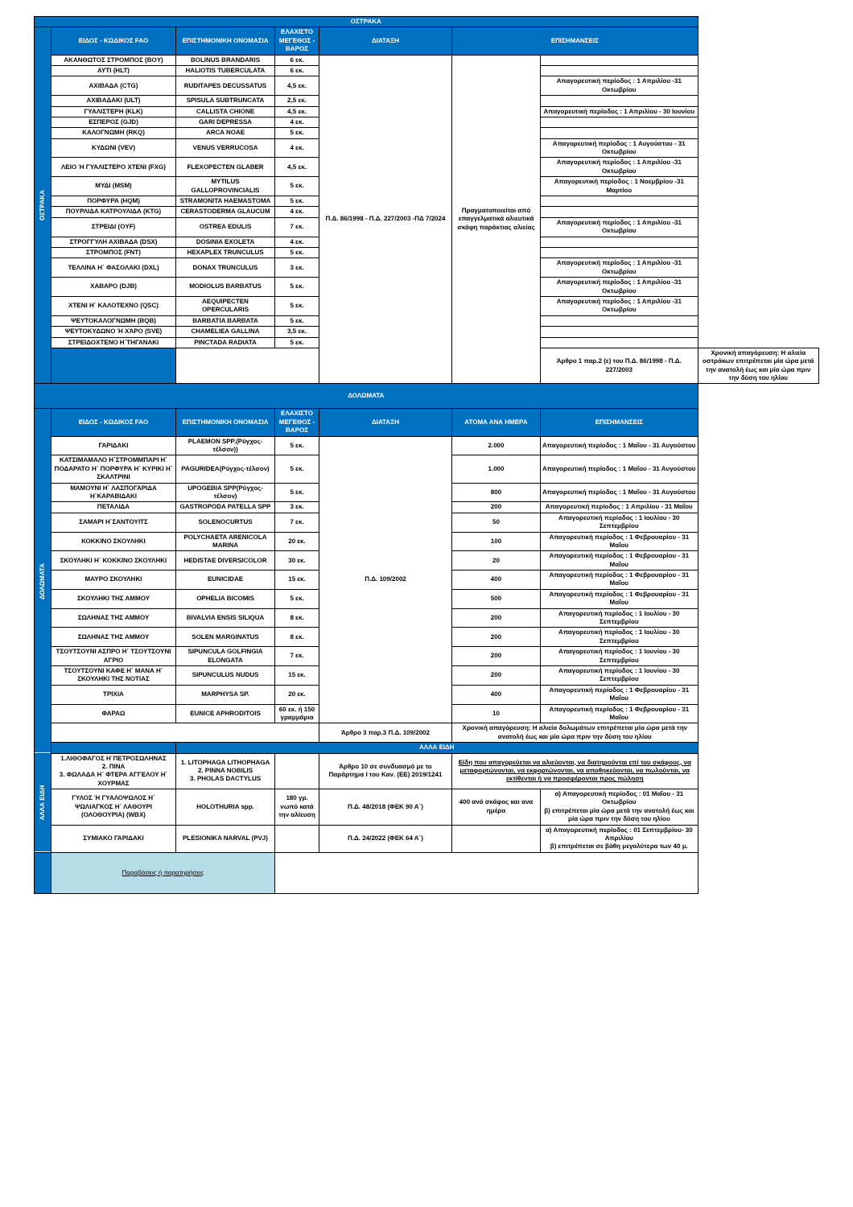| ΟΣΤΡΑΚΑ | | | | | | | |
| --- | --- | --- | --- | --- | --- | --- | --- |
| ΟΣΤΡΑΚΑ | ΕΙΔΟΣ - ΚΩΔΙΚΟΣ FAO | ΕΠΙΣΤΗΜΟΝΙΚΗ ΟΝΟΜΑΣΙΑ | ΕΛΑΧΙΣΤΟ ΜΕΓΕΘΟΣ - ΒΑΡΟΣ | ΔΙΑΤΑΞΗ | ΕΠΙΣΗΜΑΝΣΕΙΣ | | |
| | ΑΚΑΝΘΩΤΟΣ ΣΤΡΟΜΠΟΣ (BOY) | BOLINUS BRANDARIS | 6 εκ. | Π.Δ. 86/1998 - Π.Δ. 227/2003 -ΠΔ 7/2024 | Πραγματοποιείται από επαγγελματικά αλιευτικά σκάφη παράκτιας αλιείας | | |
| | ΑΥΤΙ (HLT) | HALIOTIS TUBERCULATA | 6 εκ. | | | | |
| | ΑΧΙΒΑΔΑ (CTG) | RUDITAPES DECUSSATUS | 4,5 εκ. | | | Απαγορευτική περίοδος : 1 Απριλίου -31 Οκτωβρίου | |
| | ΑΧΙΒΑΔΑΚΙ (ULT) | SPISULA SUBTRUNCATA | 2,5 εκ. | | | | |
| | ΓΥΑΛΙΣΤΕΡΗ (KLK) | CALLISTA CHIONE | 4,5 εκ. | | | Απαγορευτική περίοδος : 1 Απριλίου - 30 Ιουνίου | |
| | ΕΣΠΕΡΟΣ (GJD) | GARI DEPRESSA | 4 εκ. | | | | |
| | ΚΑΛΟΓΝΩΜΗ (RKQ) | ARCA NOAE | 5 εκ. | | | | |
| | ΚΥΔΩΝΙ (VEV) | VENUS VERRUCOSA | 4 εκ. | | | Απαγορευτική περίοδος : 1 Αυγούστου - 31 Οκτωβρίου | |
| | ΛΕΙΟ Ή ΓΥΑΛΙΣΤΕΡΟ ΧΤΕΝΙ (FXG) | FLEXOPECTEN GLABER | 4,5 εκ. | | | Απαγορευτική περίοδος : 1 Απριλίου -31 Οκτωβρίου | |
| | ΜΥΔΙ (MSM) | MYTILUS GALLOPROVINCIALIS | 5 εκ. | | | Απαγορευτική περίοδος : 1 Νοεμβρίου -31 Μαρτίου | |
| | ΠΟΡΦΥΡΑ (HQM) | STRAMONITA HAEMASTOMA | 5 εκ. | | | | |
| | ΠΟΥΡΛΙΔΑ ΚΑΤΡΟΥΛΙΔΑ (KTG) | CERASTODERMA GLAUCUM | 4 εκ. | | | | |
| | ΣΤΡΕΙΔΙ (OYF) | OSTREA EDULIS | 7 εκ. | | | Απαγορευτική περίοδος : 1 Απριλίου -31 Οκτωβρίου | |
| | ΣΤΡΟΓΓΥΛΗ ΑΧΙΒΑΔΑ (DSX) | DOSINIA EXOLETA | 4 εκ. | | | | |
| | ΣΤΡΟΜΠΟΣ (FNT) | HEXAPLEX TRUNCULUS | 5 εκ. | | | | |
| | ΤΕΛΛΙΝΑ Η΄ ΦΑΣΟΛΑΚΙ (DXL) | DONAX TRUNCULUS | 3 εκ. | | | Απαγορευτική περίοδος : 1 Απριλίου -31 Οκτωβρίου | |
| | ΧΑΒΑΡΟ (DJB) | MODIOLUS BARBATUS | 5 εκ. | | | Απαγορευτική περίοδος : 1 Απριλίου -31 Οκτωβρίου | |
| | ΧΤΕΝΙ Η΄ ΚΑΛΟΤΕΧΝΟ (QSC) | AEQUIPECTEN OPERCULARIS | 5 εκ. | | | Απαγορευτική περίοδος : 1 Απριλίου -31 Οκτωβρίου | |
| | ΨΕΥΤΟΚΑΛΟΓΝΩΜΗ (BQB) | BARBATIA BARBATA | 5 εκ. | | | | |
| | ΨΕΥΤΟΚΥΔΩΝΟ Ή ΧΆΡΟ (SVE) | CHAMELIEA GALLINA | 3,5 εκ. | | | | |
| | ΣΤΡΕΙΔΟΧΤΕΝΟ Η΄ΤΗΓΑΝΑΚΙ | PINCTADA RADIATA | 5 εκ. | | | | |
| | | | | | | Άρθρο 1 παρ.2 (ε) του Π.Δ. 86/1998 - Π.Δ. 227/2003 | Χρονική απαγόρευση: Η αλιεία οστράκων επιτρέπεται μία ώρα μετά την ανατολή έως και μία ώρα πριν την δύση του ηλίου |
| ΔΟΛΩΜΑΤΑ | | | | | | | |
| ΔΟΛΩΜΑΤΑ | ΕΙΔΟΣ - ΚΩΔΙΚΟΣ FAO | ΕΠΙΣΤΗΜΟΝΙΚΗ ΟΝΟΜΑΣΙΑ | ΕΛΑΧΙΣΤΟ ΜΕΓΕΘΟΣ - ΒΑΡΟΣ | ΔΙΑΤΑΞΗ | ΑΤΟΜΑ ΑΝΑ ΗΜΕΡΑ | ΕΠΙΣΗΜΑΝΣΕΙΣ | |
| | ΓΑΡΙΔΑΚΙ | PLAEMON SPP.(Ρύγχος-τέλσον)) | 5 εκ. | Π.Δ. 109/2002 | 2.000 | Απαγορευτική περίοδος : 1 Μαΐου - 31 Αυγούστου | |
| | ΚΑΤΣΙΜΑΜΑΛΟ Η΄ΣΤΡΟΜΜΠΑΡΙ Η΄ ΠΟΔΑΡΑΤΟ Η΄ ΠΟΡΦΥΡΑ Η΄ ΚΥΡΙΚΙ Η΄ ΣΚΑΛΤΡΙΝΙ | PAGURIDEA(Ρύγχος-τέλσον) | 5 εκ. | | 1.000 | Απαγορευτική περίοδος : 1 Μαΐου - 31 Αυγούστου | |
| | ΜΑΜΟΥΝΙ Η΄ ΛΑΣΠΟΓΑΡΙΔΑ Η΄ΚΑΡΑΒΙΔΑΚΙ | UPOGEBIA SPP(Ρύγχος-τέλσον) | 5 εκ. | | 800 | Απαγορευτική περίοδος : 1 Μαΐου - 31 Αυγούστου | |
| | ΠΕΤΑΛΙΔΑ | GASTROPODA PATELLA SPP | 3 εκ. | | 200 | Απαγορευτική περίοδος : 1 Απριλίου - 31 Μαΐου | |
| | ΣΑΜΑΡΙ Η΄ΣΑΝΤΟΥΙΤΣ | SOLENOCURTUS | 7 εκ. | | 50 | Απαγορευτική περίοδος : 1 Ιουλίου - 30 Σεπτεμβρίου | |
| | ΚΟΚΚΙΝΟ ΣΚΟΥΛΗΚΙ | POLYCHAETA ARENICOLA MARINA | 20 εκ. | | 100 | Απαγορευτική περίοδος : 1 Φεβρουαρίου - 31 Μαΐου | |
| | ΣΚΟΥΛΗΚΙ Η΄ ΚΟΚΚΙΝΟ ΣΚΟΥΛΗΚΙ | HEDISTAE DIVERSICOLOR | 30 εκ. | | 20 | Απαγορευτική περίοδος : 1 Φεβρουαρίου - 31 Μαΐου | |
| | ΜΑΥΡΟ ΣΚΟΥΛΗΚΙ | EUNICIDAE | 15 εκ. | | 400 | Απαγορευτική περίοδος : 1 Φεβρουαρίου - 31 Μαΐου | |
| | ΣΚΟΥΛΗΚΙ ΤΗΣ ΑΜΜΟΥ | OPHELIA BICOMIS | 5 εκ. | | 500 | Απαγορευτική περίοδος : 1 Φεβρουαρίου - 31 Μαΐου | |
| | ΣΩΛΗΝΑΣ ΤΗΣ ΑΜΜΟΥ | BIVALVIA ENSIS SILIQUA | 8 εκ. | | 200 | Απαγορευτική περίοδος : 1 Ιουλίου - 30 Σεπτεμβρίου | |
| | ΣΩΛΗΝΑΣ ΤΗΣ ΑΜΜΟΥ | SOLEN MARGINATUS | 8 εκ. | | 200 | Απαγορευτική περίοδος : 1 Ιουλίου - 30 Σεπτεμβρίου | |
| | ΤΣΟΥΤΣΟΥΝΙ ΑΣΠΡΟ Η΄ ΤΣΟΥΤΣΟΥΝΙ ΑΓΡΙΟ | SIPUNCULA GOLFINGIA ELONGATA | 7 εκ. | | 200 | Απαγορευτική περίοδος : 1 Ιουνίου - 30 Σεπτεμβρίου | |
| | ΤΣΟΥΤΣΟΥΝΙ ΚΑΦΕ Η΄ ΜΑΝΑ Η΄ ΣΚΟΥΛΗΚΙ ΤΗΣ ΝΟΤΙΑΣ | SIPUNCULUS NUDUS | 15 εκ. | | 200 | Απαγορευτική περίοδος : 1 Ιουνίου - 30 Σεπτεμβρίου | |
| | ΤΡΙΧΙΑ | MARPHYSA SP. | 20 εκ. | | 400 | Απαγορευτική περίοδος : 1 Φεβρουαρίου - 31 Μαΐου | |
| | ΦΑΡΑΩ | EUNICE APHRODITOIS | 60 εκ. ή 150 γραμμάρια | | 10 | Απαγορευτική περίοδος : 1 Φεβρουαρίου - 31 Μαΐου | |
| | | | | Άρθρο 3 παρ.3 Π.Δ. 109/2002 | Χρονική απαγόρευση: Η αλιεία δολωμάτων επιτρέπεται μία ώρα μετά την ανατολή έως και μία ώρα πριν την δύση του ηλίου | | |
| | | ΑΛΛΑ ΕΙΔΗ | | | | | |
| ΑΛΛΑ ΕΙΔΗ | 1.ΛΙΘΟΦΑΓΟΣ Η΄ΠΕΤΡΟΣΩΛΗΝΑΣ 2. ΠΙΝΑ 3. ΦΩΛΑΔΑ Η΄ ΦΤΕΡΑ ΑΓΓΕΛΟΥ Η΄ ΧΟΥΡΜΑΣ | 1. LITOPHAGA LITHOPHAGA 2. PINNA NOBILIS 3. PHOLAS DACTYLUS | | Άρθρο 10 σε συνδυασμό με το Παράρτημα Ι του Καν. (ΕΕ) 2019/1241 | Είδη που απαγορεύεται να αλιεύονται, να διατηρούνται επί του σκάφους, να μεταφορτώνονται, να εκφορτώνονται, να αποθηκεύονται, να πωλούνται, να εκτίθενται ή να προσφέρονται προς πώληση | | |
| | ΓΥΛΟΣ Ή ΓΥΑΛΟΨΩΛΟΣ Η΄ ΨΩΛΙΑΓΚΟΣ Η΄ ΛΑΘΟΥΡΙ (ΟΛΟΘΟΥΡΙΑ) (WBX) | HOLOTHURIA spp. | 180 γρ. νωπό κατά την αλίευση | Π.Δ. 48/2018 (ΦΕΚ 90 Α΄) | 400 ανά σκάφος και ανα ημέρα | α) Απαγορευτική περίοδος : 01 Μαΐου - 31 Οκτωβρίου β) επιτρέπεται μία ώρα μετά την ανατολή έως και μία ώρα πριν την δύση του ηλίου | |
| | ΣΥΜΙΑΚΟ ΓΑΡΙΔΑΚΙ | PLESIONIKA NARVAL (PVJ) | | Π.Δ. 24/2022 (ΦΕΚ 64 Α΄) | | α) Απαγορευτική περίοδος : 01 Σεπτεμβρίου- 30 Απριλίου β) επιτρέπεται σε βάθη μεγαλύτερα των 40 μ. | |
| | Παραβάσεις ή παρατηρήσεις | | | | | | |